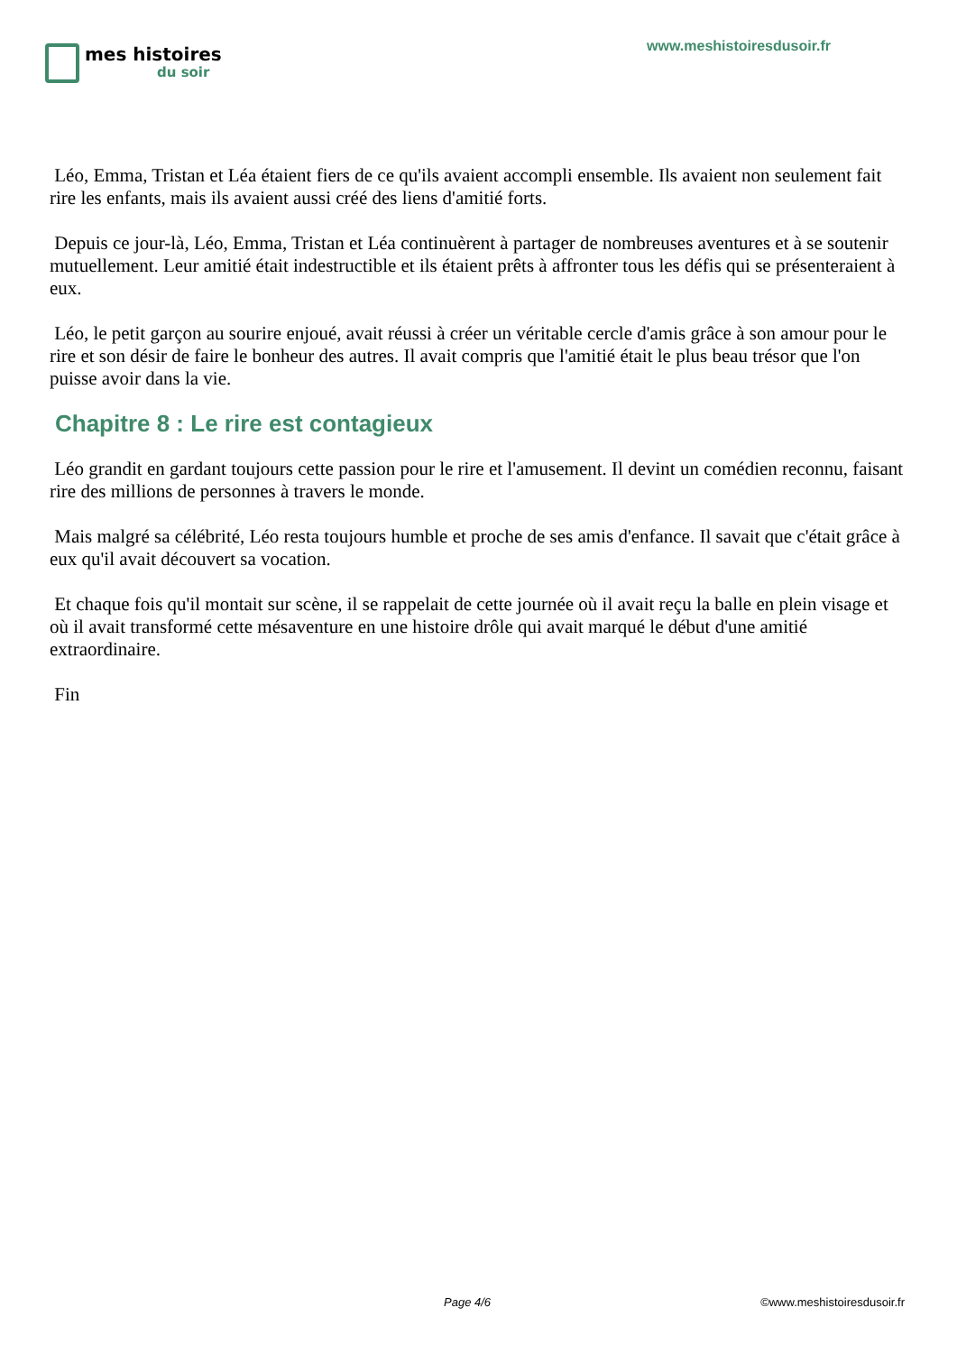mes histoires
du soir
www.meshistoiresdusoir.fr
Léo, Emma, Tristan et Léa étaient fiers de ce qu'ils avaient accompli ensemble. Ils avaient non seulement fait rire les enfants, mais ils avaient aussi créé des liens d'amitié forts.
Depuis ce jour-là, Léo, Emma, Tristan et Léa continuèrent à partager de nombreuses aventures et à se soutenir mutuellement. Leur amitié était indestructible et ils étaient prêts à affronter tous les défis qui se présenteraient à eux.
Léo, le petit garçon au sourire enjoué, avait réussi à créer un véritable cercle d'amis grâce à son amour pour le rire et son désir de faire le bonheur des autres. Il avait compris que l'amitié était le plus beau trésor que l'on puisse avoir dans la vie.
Chapitre 8 : Le rire est contagieux
Léo grandit en gardant toujours cette passion pour le rire et l'amusement. Il devint un comédien reconnu, faisant rire des millions de personnes à travers le monde.
Mais malgré sa célébrité, Léo resta toujours humble et proche de ses amis d'enfance. Il savait que c'était grâce à eux qu'il avait découvert sa vocation.
Et chaque fois qu'il montait sur scène, il se rappelait de cette journée où il avait reçu la balle en plein visage et où il avait transformé cette mésaventure en une histoire drôle qui avait marqué le début d'une amitié extraordinaire.
Fin
Page 4/6 ©www.meshistoiresdusoir.fr